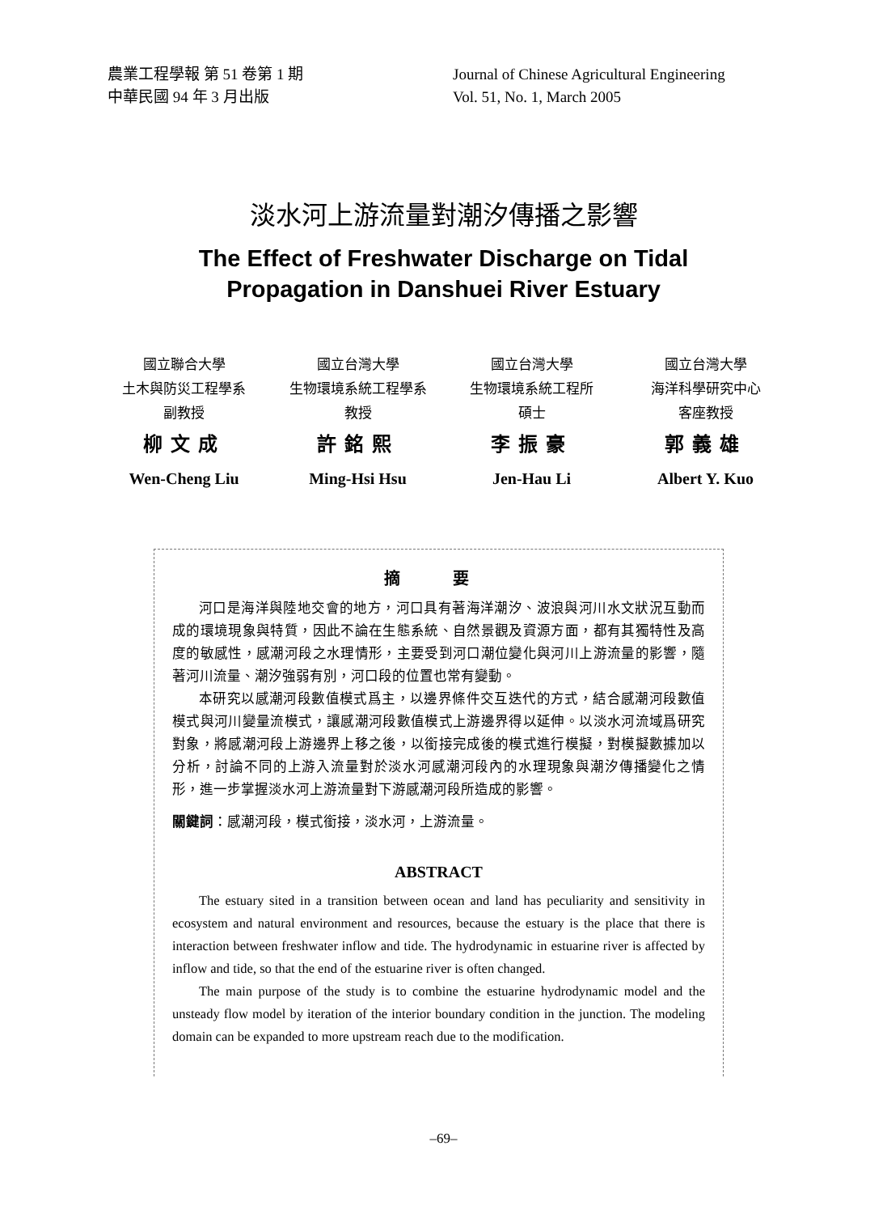農業工程學報 第 51 卷第 1 期
中華民國 94 年 3 月出版
Journal of Chinese Agricultural Engineering
Vol. 51, No. 1, March 2005
淡水河上游流量對潮汐傳播之影響
The Effect of Freshwater Discharge on Tidal
Propagation in Danshuei River Estuary
國立聯合大學
土木與防災工程學系
副教授
柳文成
Wen-Cheng Liu
國立台灣大學
生物環境系統工程學系
教授
許銘熙
Ming-Hsi Hsu
國立台灣大學
生物環境系統工程所
碩士
李振豪
Jen-Hau Li
國立台灣大學
海洋科學研究中心
客座教授
郭義雄
Albert Y. Kuo
摘 要
河口是海洋與陸地交會的地方，河口具有著海洋潮汐、波浪與河川水文狀況互動而成的環境現象與特質，因此不論在生態系統、自然景觀及資源方面，都有其獨特性及高度的敏感性，感潮河段之水理情形，主要受到河口潮位變化與河川上游流量的影響，隨著河川流量、潮汐強弱有別，河口段的位置也常有變動。
本研究以感潮河段數值模式爲主，以邊界條件交互迭代的方式，結合感潮河段數值模式與河川變量流模式，讓感潮河段數值模式上游邊界得以延伸。以淡水河流域爲研究對象，將感潮河段上游邊界上移之後，以銜接完成後的模式進行模擬，對模擬數據加以分析，討論不同的上游入流量對於淡水河感潮河段內的水理現象與潮汐傳播變化之情形，進一步掌握淡水河上游流量對下游感潮河段所造成的影響。
關鍵詞：感潮河段，模式銜接，淡水河，上游流量。
ABSTRACT
The estuary sited in a transition between ocean and land has peculiarity and sensitivity in ecosystem and natural environment and resources, because the estuary is the place that there is interaction between freshwater inflow and tide. The hydrodynamic in estuarine river is affected by inflow and tide, so that the end of the estuarine river is often changed.
The main purpose of the study is to combine the estuarine hydrodynamic model and the unsteady flow model by iteration of the interior boundary condition in the junction. The modeling domain can be expanded to more upstream reach due to the modification.
–69–